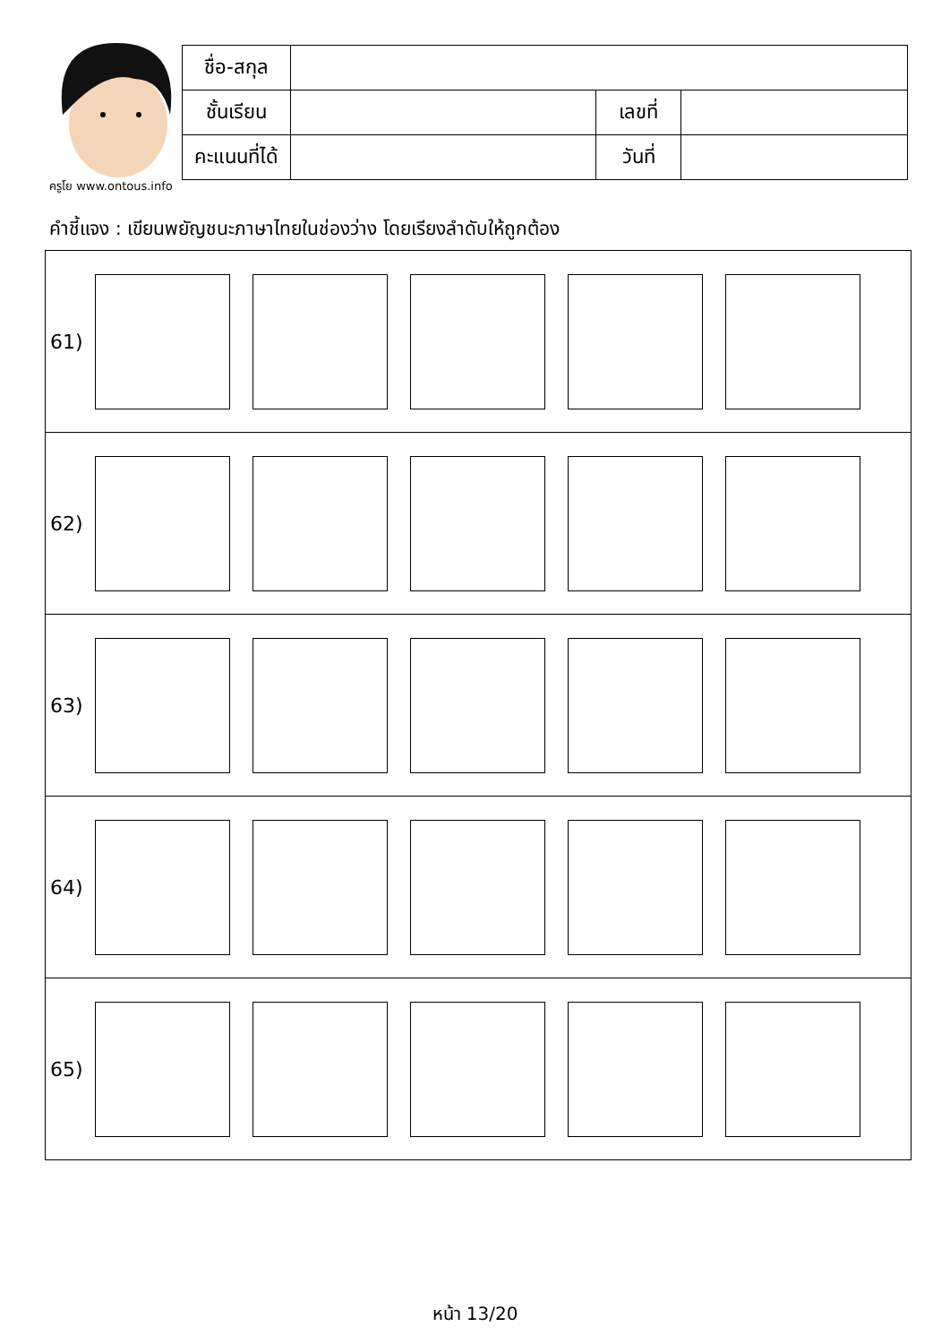ครูโย www.ontous.info
| ชื่อ-สกุล | | | |
| ชั้นเรียน | | เลขที่ | |
| คะแนนที่ได้ | | วันที่ | |
คำชี้แจง : เขียนพยัญชนะภาษาไทยในช่องว่าง โดยเรียงลำดับให้ถูกต้อง
61)
62)
63)
64)
65)
หน้า 13/20